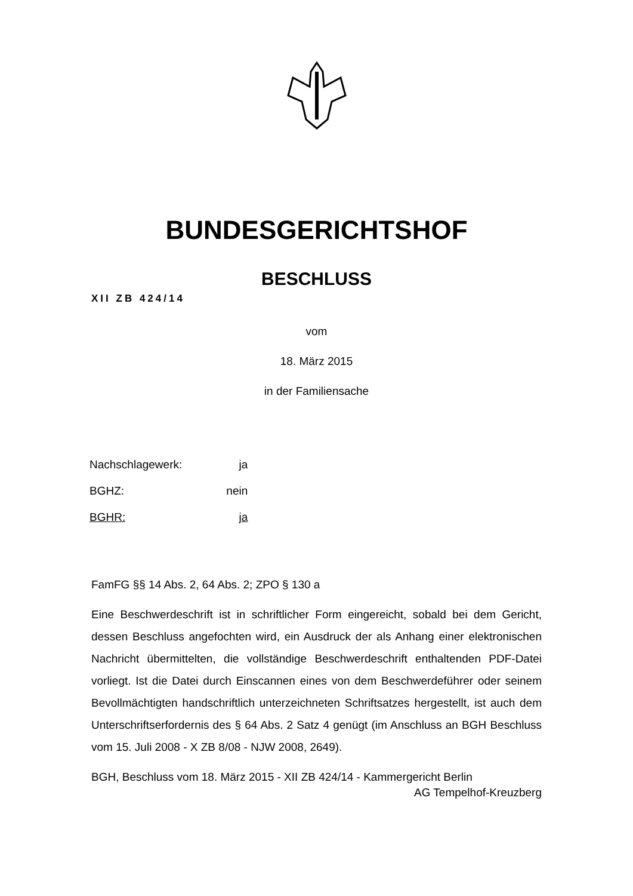BUNDESGERICHTSHOF
BESCHLUSS
XII ZB 424/14
vom
18. März 2015
in der Familiensache
| Nachschlagewerk: | ja |
| BGHZ: | nein |
| BGHR: | ja |
FamFG §§ 14 Abs. 2, 64 Abs. 2; ZPO § 130 a
Eine Beschwerdeschrift ist in schriftlicher Form eingereicht, sobald bei dem Gericht, dessen Beschluss angefochten wird, ein Ausdruck der als Anhang einer elektronischen Nachricht übermittelten, die vollständige Beschwerdeschrift enthaltenden PDF-Datei vorliegt. Ist die Datei durch Einscannen eines von dem Beschwerdeführer oder seinem Bevollmächtigten handschriftlich unterzeichneten Schriftsatzes hergestellt, ist auch dem Unterschriftserfordernis des § 64 Abs. 2 Satz 4 genügt (im Anschluss an BGH Beschluss vom 15. Juli 2008 - X ZB 8/08 - NJW 2008, 2649).
BGH, Beschluss vom 18. März 2015 - XII ZB 424/14 - Kammergericht Berlin
AG Tempelhof-Kreuzberg